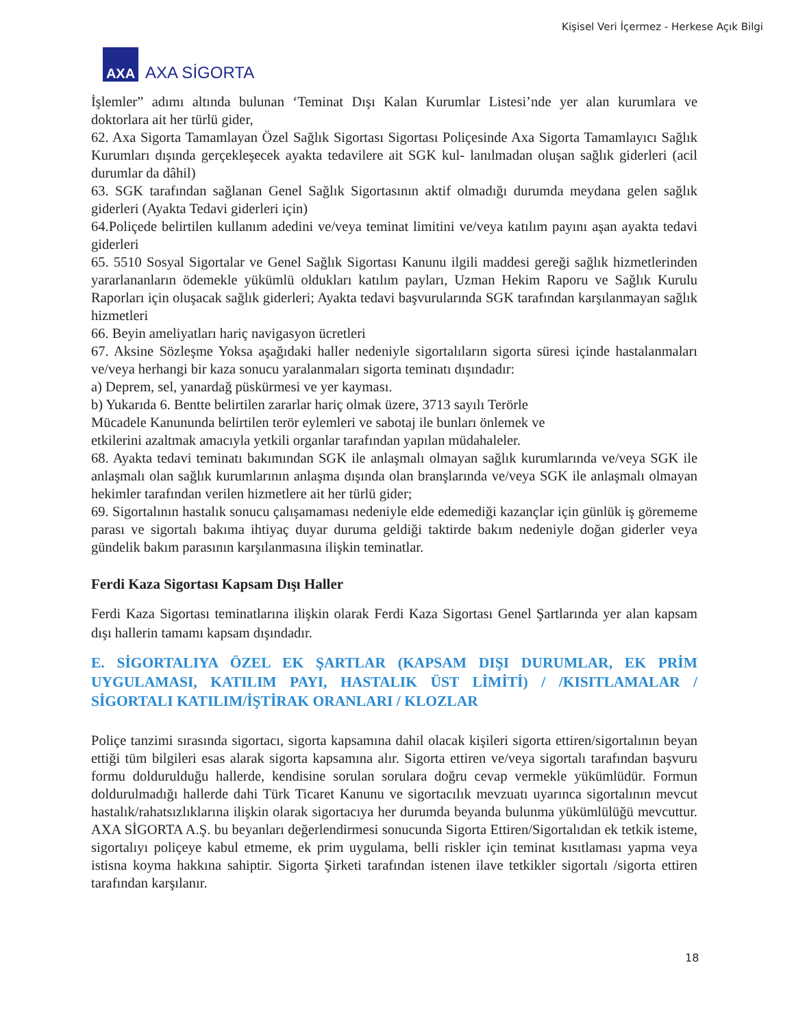Kişisel Veri İçermez - Herkese Açık Bilgi
AXA
AXA SİGORTA
İşlemler” adımı altında bulunan ‘Teminat Dışı Kalan Kurumlar Listesi’nde yer alan kurumlara ve doktorlara ait her türlü gider,
62. Axa Sigorta Tamamlayan Özel Sağlık Sigortası Sigortası Poliçesinde Axa Sigorta Tamamlayıcı Sağlık Kurumları dışında gerçekleşecek ayakta tedavilere ait SGK kul- lanılmadan oluşan sağlık giderleri (acil durumlar da dâhil)
63. SGK tarafından sağlanan Genel Sağlık Sigortasının aktif olmadığı durumda meydana gelen sağlık giderleri (Ayakta Tedavi giderleri için)
64.Poliçede belirtilen kullanım adedini ve/veya teminat limitini ve/veya katılım payını aşan ayakta tedavi giderleri
65. 5510 Sosyal Sigortalar ve Genel Sağlık Sigortası Kanunu ilgili maddesi gereği sağlık hizmetlerinden yararlananların ödemekle yükümlü oldukları katılım payları, Uzman Hekim Raporu ve Sağlık Kurulu Raporları için oluşacak sağlık giderleri; Ayakta tedavi başvurularında SGK tarafından karşılanmayan sağlık hizmetleri
66. Beyin ameliyatları hariç navigasyon ücretleri
67. Aksine Sözleşme Yoksa aşağıdaki haller nedeniyle sigortalıların sigorta süresi içinde hastalanmaları ve/veya herhangi bir kaza sonucu yaralanmaları sigorta teminatı dışındadır:
a) Deprem, sel, yanardağ püskürmesi ve yer kayması.
b) Yukarıda 6. Bentte belirtilen zararlar hariç olmak üzere, 3713 sayılı Terörle
Mücadele Kanununda belirtilen terör eylemleri ve sabotaj ile bunları önlemek ve
etkilerini azaltmak amacıyla yetkili organlar tarafından yapılan müdahaleler.
68. Ayakta tedavi teminatı bakımından SGK ile anlaşmalı olmayan sağlık kurumlarında ve/veya SGK ile anlaşmalı olan sağlık kurumlarının anlaşma dışında olan branşlarında ve/veya SGK ile anlaşmalı olmayan hekimler tarafından verilen hizmetlere ait her türlü gider;
69. Sigortalının hastalık sonucu çalışamaması nedeniyle elde edemediği kazançlar için günlük iş görememe parası ve sigortalı bakıma ihtiyaç duyar duruma geldiği taktirde bakım nedeniyle doğan giderler veya gündelik bakım parasının karşılanmasına ilişkin teminatlar.
Ferdi Kaza Sigortası Kapsam Dışı Haller
Ferdi Kaza Sigortası teminatlarına ilişkin olarak Ferdi Kaza Sigortası Genel Şartlarında yer alan kapsam dışı hallerin tamamı kapsam dışındadır.
E. SİGORTALIYA ÖZEL EK ŞARTLAR (KAPSAM DIŞI DURUMLAR, EK PRİM UYGULAMASI, KATILIM PAYI, HASTALIK ÜST LİMİTİ) / /KISITLAMALAR / SİGORTALI KATILIM/İŞTİRAK ORANLARI / KLOZLAR
Poliçe tanzimi sırasında sigortacı, sigorta kapsamına dahil olacak kişileri sigorta ettiren/sigortalının beyan ettiği tüm bilgileri esas alarak sigorta kapsamına alır. Sigorta ettiren ve/veya sigortalı tarafından başvuru formu doldurulduğu hallerde, kendisine sorulan sorulara doğru cevap vermekle yükümlüdür. Formun doldurulmadığı hallerde dahi Türk Ticaret Kanunu ve sigortacılık mevzuatı uyarınca sigortalının mevcut hastalık/rahatsızlıklarına ilişkin olarak sigortacıya her durumda beyanda bulunma yükümlülüğü mevcuttur. AXA SİGORTA A.Ş. bu beyanları değerlendirmesi sonucunda Sigorta Ettiren/Sigortalıdan ek tetkik isteme, sigortalıyı poliçeye kabul etmeme, ek prim uygulama, belli riskler için teminat kısıtlaması yapma veya istisna koyma hakkına sahiptir. Sigorta Şirketi tarafından istenen ilave tetkikler sigortalı /sigorta ettiren tarafından karşılanır.
18